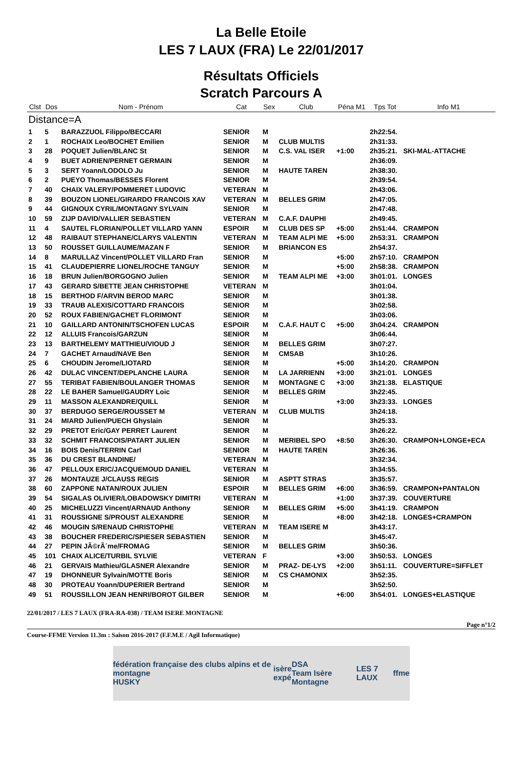La Belle Etoile
LES 7 LAUX (FRA) Le 22/01/2017
Résultats Officiels
Scratch Parcours A
| Clst | Dos | Nom - Prénom | Cat | Sex | Club | Péna M1 | Tps Tot | Info M1 |
| --- | --- | --- | --- | --- | --- | --- | --- | --- |
| Distance=A | | | | | | | | |
| 1 | 5 | BARAZZUOL Filippo/BECCARI | SENIOR | M | | | 2h22:54. | |
| 2 | 1 | ROCHAIX Leo/BOCHET Emilien | SENIOR | M | CLUB MULTIS | | 2h31:33. | |
| 3 | 28 | POQUET Julien/BLANC St | SENIOR | M | C.S. VAL ISER | +1:00 | 2h35:21. | SKI-MAL-ATTACHE |
| 4 | 9 | BUET ADRIEN/PERNET GERMAIN | SENIOR | M | | | 2h36:09. | |
| 5 | 3 | SERT Yoann/LODOLO Ju | SENIOR | M | HAUTE TAREN | | 2h38:30. | |
| 6 | 2 | PUEYO Thomas/BESSES Florent | SENIOR | M | | | 2h39:54. | |
| 7 | 40 | CHAIX VALERY/POMMERET LUDOVIC | VETERAN | M | | | 2h43:06. | |
| 8 | 39 | BOUZON LIONEL/GIRARDO FRANCOIS XAV | VETERAN | M | BELLES GRIM | | 2h47:05. | |
| 9 | 44 | GIGNOUX CYRIL/MONTAGNY SYLVAIN | SENIOR | M | | | 2h47:48. | |
| 10 | 59 | ZIJP DAVID/VALLIER SEBASTIEN | VETERAN | M | C.A.F. DAUPHI | | 2h49:45. | |
| 11 | 4 | SAUTEL FLORIAN/POLLET VILLARD YANN | ESPOIR | M | CLUB DES SP | +5:00 | 2h51:44. | CRAMPON |
| 12 | 48 | RAIBAUT STEPHANE/CLARYS VALENTIN | VETERAN | M | TEAM ALPI ME | +5:00 | 2h53:31. | CRAMPON |
| 13 | 50 | ROUSSET GUILLAUME/MAZAN F | SENIOR | M | BRIANCON ES | | 2h54:37. | |
| 14 | 8 | MARULLAZ Vincent/POLLET VILLARD Fran | SENIOR | M | | +5:00 | 2h57:10. | CRAMPON |
| 15 | 41 | CLAUDEPIERRE LIONEL/ROCHE TANGUY | SENIOR | M | | +5:00 | 2h58:38. | CRAMPON |
| 16 | 18 | BRUN Julien/BORGOGNO Julien | SENIOR | M | TEAM ALPI ME | +3:00 | 3h01:01. | LONGES |
| 17 | 43 | GERARD S/BETTE JEAN CHRISTOPHE | VETERAN | M | | | 3h01:04. | |
| 18 | 15 | BERTHOD F/ARVIN BEROD MARC | SENIOR | M | | | 3h01:38. | |
| 19 | 33 | TRAUB ALEXIS/COTTARD FRANCOIS | SENIOR | M | | | 3h02:58. | |
| 20 | 52 | ROUX FABIEN/GACHET FLORIMONT | SENIOR | M | | | 3h03:06. | |
| 21 | 10 | GAILLARD ANTONIN/TSCHOFEN LUCAS | ESPOIR | M | C.A.F. HAUT C | +5:00 | 3h04:24. | CRAMPON |
| 22 | 12 | ALLUIS Francois/GARZUN | SENIOR | M | | | 3h06:44. | |
| 23 | 13 | BARTHELEMY MATTHIEU/VIOUD J | SENIOR | M | BELLES GRIM | | 3h07:27. | |
| 24 | 7 | GACHET Arnaud/NAVE Ben | SENIOR | M | CMSAB | | 3h10:26. | |
| 25 | 6 | CHOUDIN Jerome/LIOTARD | SENIOR | M | | +5:00 | 3h14:20. | CRAMPON |
| 26 | 42 | DULAC VINCENT/DEPLANCHE LAURA | SENIOR | M | LA JARRIENN | +3:00 | 3h21:01. | LONGES |
| 27 | 55 | TERIBAT FABIEN/BOULANGER THOMAS | SENIOR | M | MONTAGNE C | +3:00 | 3h21:38. | ELASTIQUE |
| 28 | 22 | LE BAHER Samuel/GAUDRY Loic | SENIOR | M | BELLES GRIM | | 3h22:45. | |
| 29 | 11 | MASSON ALEXANDRE/QUILL | SENIOR | M | | +3:00 | 3h23:33. | LONGES |
| 30 | 37 | BERDUGO SERGE/ROUSSET M | VETERAN | M | CLUB MULTIS | | 3h24:18. | |
| 31 | 24 | MIARD Julien/PUECH Ghyslain | SENIOR | M | | | 3h25:33. | |
| 32 | 29 | PRETOT Eric/GAY PERRET Laurent | SENIOR | M | | | 3h26:22. | |
| 33 | 32 | SCHMIT FRANCOIS/PATART JULIEN | SENIOR | M | MERIBEL SPO | +8:50 | 3h26:30. | CRAMPON+LONGE+ECA |
| 34 | 16 | BOIS Denis/TERRIN Carl | SENIOR | M | HAUTE TAREN | | 3h26:36. | |
| 35 | 36 | DU CREST BLANDINE/ | VETERAN | M | | | 3h32:34. | |
| 36 | 47 | PELLOUX ERIC/JACQUEMOUD DANIEL | VETERAN | M | | | 3h34:55. | |
| 37 | 26 | MONTAUZE J/CLAUSS REGIS | SENIOR | M | ASPTT STRAS | | 3h35:57. | |
| 38 | 60 | ZAPPONE NATAN/ROUX JULIEN | ESPOIR | M | BELLES GRIM | +6:00 | 3h36:59. | CRAMPON+PANTALON |
| 39 | 54 | SIGALAS OLIVIER/LOBADOWSKY DIMITRI | VETERAN | M | | +1:00 | 3h37:39. | COUVERTURE |
| 40 | 25 | MICHELUZZI Vincent/ARNAUD Anthony | SENIOR | M | BELLES GRIM | +5:00 | 3h41:19. | CRAMPON |
| 41 | 31 | ROUSSIGNE S/PROUST ALEXANDRE | SENIOR | M | | +8:00 | 3h42:18. | LONGES+CRAMPON |
| 42 | 46 | MOUGIN S/RENAUD CHRISTOPHE | VETERAN | M | TEAM ISERE M | | 3h43:17. | |
| 43 | 38 | BOUCHER FREDERIC/SPIESER SEBASTIEN | SENIOR | M | | | 3h45:47. | |
| 44 | 27 | PEPIN JÃ©rÃ´me/FROMAG | SENIOR | M | BELLES GRIM | | 3h50:36. | |
| 45 | 101 | CHAIX ALICE/TURBIL SYLVIE | VETERAN | F | | +3:00 | 3h50:53. | LONGES |
| 46 | 21 | GERVAIS Mathieu/GLASNER Alexandre | SENIOR | M | PRAZ- DE-LYS | +2:00 | 3h51:11. | COUVERTURE=SIFFLET |
| 47 | 19 | DHONNEUR Sylvain/MOTTE Boris | SENIOR | M | CS CHAMONIX | | 3h52:35. | |
| 48 | 30 | PROTEAU Yoann/DUPERIER Bertrand | SENIOR | M | | | 3h52:50. | |
| 49 | 51 | ROUSSILLON JEAN HENRI/BOROT GILBER | SENIOR | M | | +6:00 | 3h54:01. | LONGES+ELASTIQUE |
22/01/2017 / LES 7 LAUX (FRA-RA-038) / TEAM ISERE MONTAGNE
Page n°1/2
Course-FFME Version 11.3m : Saison 2016-2017 (F.F.M.E / Agil Informatique)
fédération française des clubs alpins et de montagne
HUSKY isère
expé DSA
Team Isère Montagne LES 7 LAUX ffme